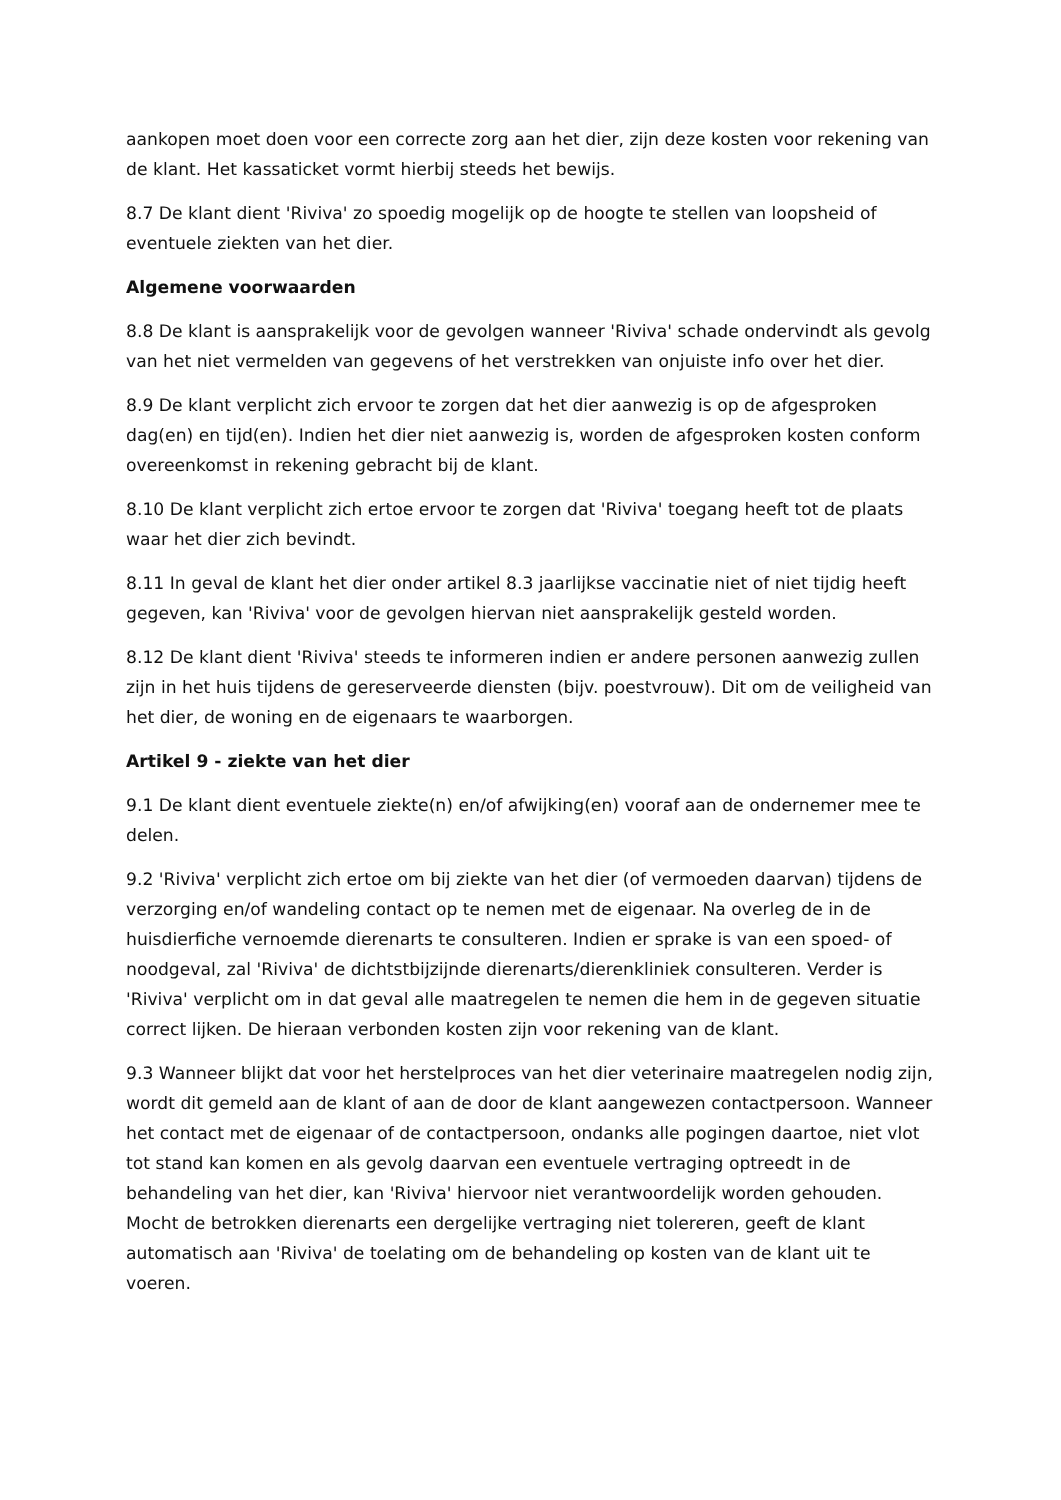aankopen moet doen voor een correcte zorg aan het dier, zijn deze kosten voor rekening van de klant. Het kassaticket vormt hierbij steeds het bewijs.
8.7 De klant dient 'Riviva' zo spoedig mogelijk op de hoogte te stellen van loopsheid of eventuele ziekten van het dier.
Algemene voorwaarden
8.8 De klant is aansprakelijk voor de gevolgen wanneer 'Riviva' schade ondervindt als gevolg van het niet vermelden van gegevens of het verstrekken van onjuiste info over het dier.
8.9 De klant verplicht zich ervoor te zorgen dat het dier aanwezig is op de afgesproken dag(en) en tijd(en). Indien het dier niet aanwezig is, worden de afgesproken kosten conform overeenkomst in rekening gebracht bij de klant.
8.10 De klant verplicht zich ertoe ervoor te zorgen dat 'Riviva' toegang heeft tot de plaats waar het dier zich bevindt.
8.11 In geval de klant het dier onder artikel 8.3 jaarlijkse vaccinatie niet of niet tijdig heeft gegeven, kan 'Riviva' voor de gevolgen hiervan niet aansprakelijk gesteld worden.
8.12 De klant dient 'Riviva' steeds te informeren indien er andere personen aanwezig zullen zijn in het huis tijdens de gereserveerde diensten (bijv. poestvrouw). Dit om de veiligheid van het dier, de woning en de eigenaars te waarborgen.
Artikel 9 - ziekte van het dier
9.1 De klant dient eventuele ziekte(n) en/of afwijking(en) vooraf aan de ondernemer mee te delen.
9.2 'Riviva' verplicht zich ertoe om bij ziekte van het dier (of vermoeden daarvan) tijdens de verzorging en/of wandeling contact op te nemen met de eigenaar. Na overleg de in de huisdierfiche vernoemde dierenarts te consulteren. Indien er sprake is van een spoed- of noodgeval, zal 'Riviva' de dichtstbijzijnde dierenarts/dierenkliniek consulteren. Verder is 'Riviva' verplicht om in dat geval alle maatregelen te nemen die hem in de gegeven situatie correct lijken. De hieraan verbonden kosten zijn voor rekening van de klant.
9.3 Wanneer blijkt dat voor het herstelproces van het dier veterinaire maatregelen nodig zijn, wordt dit gemeld aan de klant of aan de door de klant aangewezen contactpersoon. Wanneer het contact met de eigenaar of de contactpersoon, ondanks alle pogingen daartoe, niet vlot tot stand kan komen en als gevolg daarvan een eventuele vertraging optreedt in de behandeling van het dier, kan 'Riviva' hiervoor niet verantwoordelijk worden gehouden. Mocht de betrokken dierenarts een dergelijke vertraging niet tolereren, geeft de klant automatisch aan 'Riviva' de toelating om de behandeling op kosten van de klant uit te voeren.